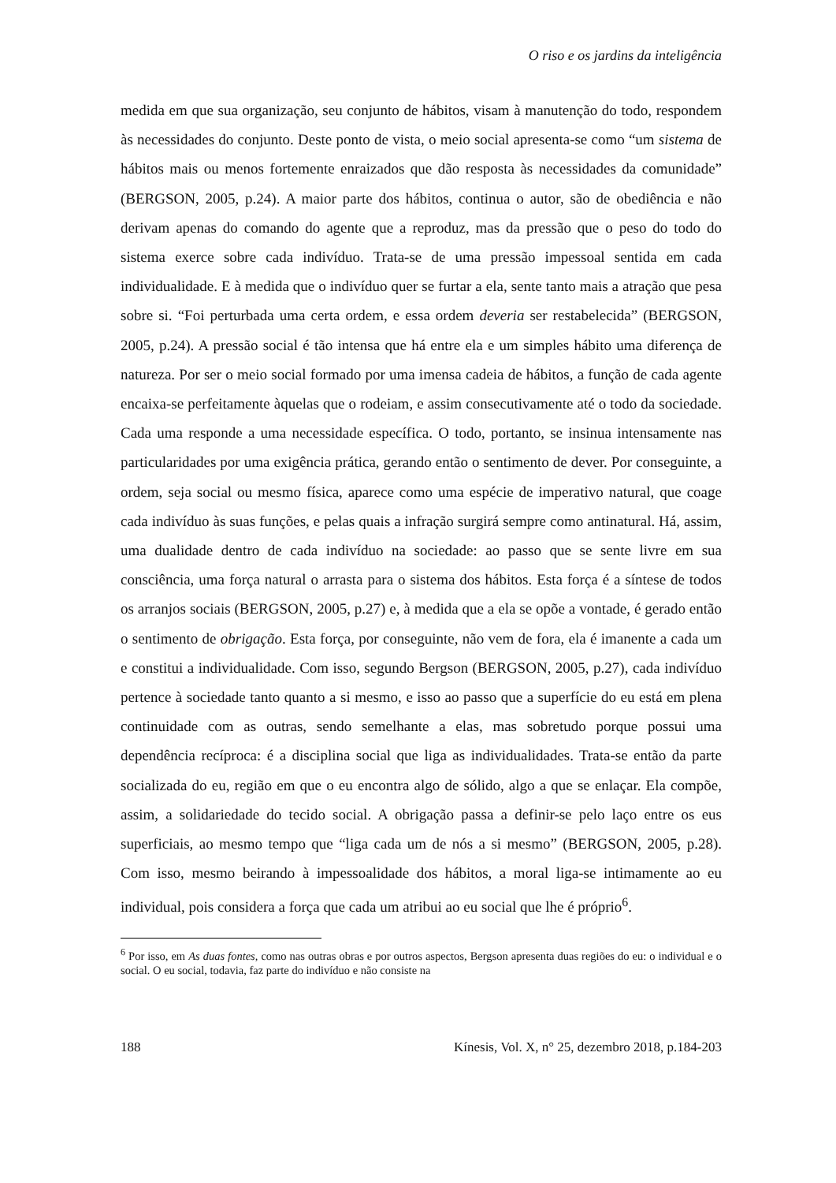O riso e os jardins da inteligência
medida em que sua organização, seu conjunto de hábitos, visam à manutenção do todo, respondem às necessidades do conjunto. Deste ponto de vista, o meio social apresenta-se como “um sistema de hábitos mais ou menos fortemente enraizados que dão resposta às necessidades da comunidade” (BERGSON, 2005, p.24). A maior parte dos hábitos, continua o autor, são de obediência e não derivam apenas do comando do agente que a reproduz, mas da pressão que o peso do todo do sistema exerce sobre cada indivíduo. Trata-se de uma pressão impessoal sentida em cada individualidade. E à medida que o indivíduo quer se furtar a ela, sente tanto mais a atração que pesa sobre si. “Foi perturbada uma certa ordem, e essa ordem deveria ser restabelecida” (BERGSON, 2005, p.24). A pressão social é tão intensa que há entre ela e um simples hábito uma diferença de natureza. Por ser o meio social formado por uma imensa cadeia de hábitos, a função de cada agente encaixa-se perfeitamente àquelas que o rodeiam, e assim consecutivamente até o todo da sociedade. Cada uma responde a uma necessidade específica. O todo, portanto, se insinua intensamente nas particularidades por uma exigência prática, gerando então o sentimento de dever. Por conseguinte, a ordem, seja social ou mesmo física, aparece como uma espécie de imperativo natural, que coage cada indivíduo às suas funções, e pelas quais a infração surgirá sempre como antinatural. Há, assim, uma dualidade dentro de cada indivíduo na sociedade: ao passo que se sente livre em sua consciência, uma força natural o arrasta para o sistema dos hábitos. Esta força é a síntese de todos os arranjos sociais (BERGSON, 2005, p.27) e, à medida que a ela se opõe a vontade, é gerado então o sentimento de obrigação. Esta força, por conseguinte, não vem de fora, ela é imanente a cada um e constitui a individualidade. Com isso, segundo Bergson (BERGSON, 2005, p.27), cada indivíduo pertence à sociedade tanto quanto a si mesmo, e isso ao passo que a superfície do eu está em plena continuidade com as outras, sendo semelhante a elas, mas sobretudo porque possui uma dependência recíproca: é a disciplina social que liga as individualidades. Trata-se então da parte socializada do eu, região em que o eu encontra algo de sólido, algo a que se enlaçar. Ela compõe, assim, a solidariedade do tecido social. A obrigação passa a definir-se pelo laço entre os eus superficiais, ao mesmo tempo que “liga cada um de nós a si mesmo” (BERGSON, 2005, p.28). Com isso, mesmo beirando à impessoalidade dos hábitos, a moral liga-se intimamente ao eu individual, pois considera a força que cada um atribui ao eu social que lhe é próprio<sup>6</sup>.
<sup>6</sup> Por isso, em As duas fontes, como nas outras obras e por outros aspectos, Bergson apresenta duas regiões do eu: o individual e o social. O eu social, todavia, faz parte do indivíduo e não consiste na
188 Kínesis, Vol. X, n° 25, dezembro 2018, p.184-203